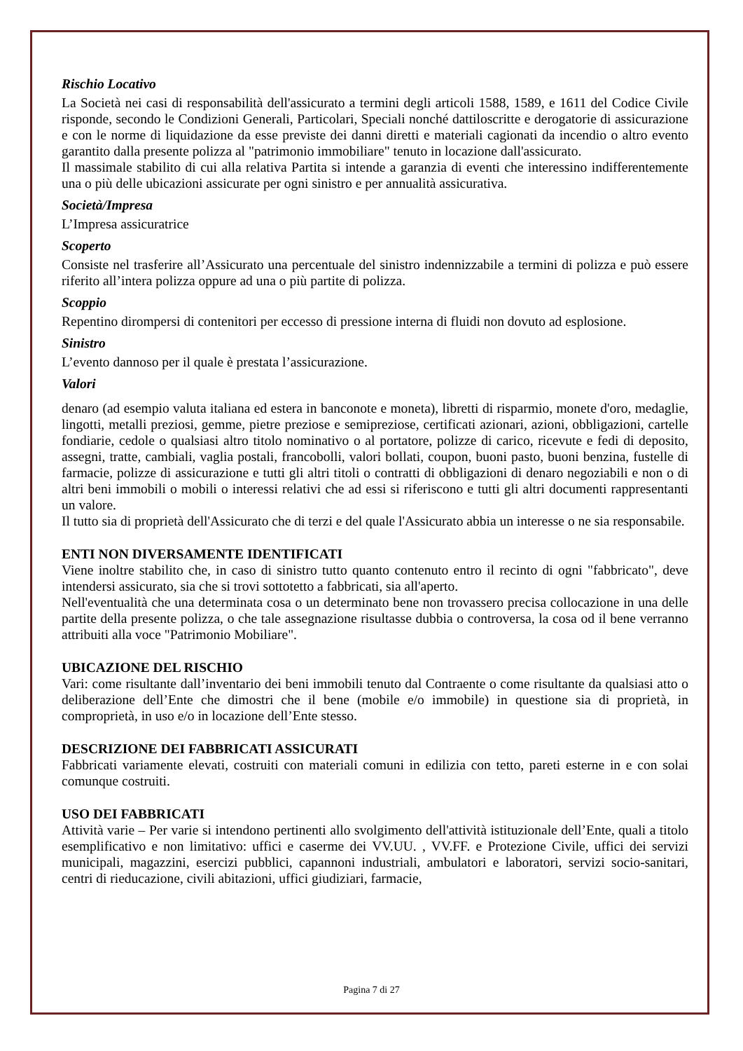Rischio Locativo
La Società nei casi di responsabilità dell'assicurato a termini degli articoli 1588, 1589, e 1611 del Codice Civile risponde, secondo le Condizioni Generali, Particolari, Speciali nonché dattiloscritte e derogatorie di assicurazione e con le norme di liquidazione da esse previste dei danni diretti e materiali cagionati da incendio o altro evento garantito dalla presente polizza al "patrimonio immobiliare" tenuto in locazione dall'assicurato.
Il massimale stabilito di cui alla relativa Partita si intende a garanzia di eventi che interessino indifferentemente una o più delle ubicazioni assicurate per ogni sinistro e per annualità assicurativa.
Società/Impresa
L’Impresa assicuratrice
Scoperto
Consiste nel trasferire all’Assicurato una percentuale del sinistro indennizzabile a termini di polizza e può essere riferito all’intera polizza oppure ad una o più partite di polizza.
Scoppio
Repentino dirompersi di contenitori per eccesso di pressione interna di fluidi non dovuto ad esplosione.
Sinistro
L’evento dannoso per il quale è prestata l’assicurazione.
Valori
denaro (ad esempio valuta italiana ed estera in banconote e moneta), libretti di risparmio, monete d'oro, medaglie, lingotti, metalli preziosi, gemme, pietre preziose e semipreziose, certificati azionari, azioni, obbligazioni, cartelle fondiarie, cedole o qualsiasi altro titolo nominativo o al portatore, polizze di carico, ricevute e fedi di deposito, assegni, tratte, cambiali, vaglia postali, francobolli, valori bollati, coupon, buoni pasto, buoni benzina, fustelle di farmacie, polizze di assicurazione e tutti gli altri titoli o contratti di obbligazioni di denaro negoziabili e non o di altri beni immobili o mobili o interessi relativi che ad essi si riferiscono e tutti gli altri documenti rappresentanti un valore.
Il tutto sia di proprietà dell'Assicurato che di terzi e del quale l'Assicurato abbia un interesse o ne sia responsabile.
ENTI NON DIVERSAMENTE IDENTIFICATI
Viene inoltre stabilito che, in caso di sinistro tutto quanto contenuto entro il recinto di ogni "fabbricato", deve intendersi assicurato, sia che si trovi sottotetto a fabbricati, sia all'aperto.
Nell'eventualità che una determinata cosa o un determinato bene non trovassero precisa collocazione in una delle partite della presente polizza, o che tale assegnazione risultasse dubbia o controversa, la cosa od il bene verranno attribuiti alla voce "Patrimonio Mobiliare".
UBICAZIONE DEL RISCHIO
Vari: come risultante dall’inventario dei beni immobili tenuto dal Contraente o come risultante da qualsiasi atto o deliberazione dell’Ente che dimostri che il bene (mobile e/o immobile) in questione sia di proprietà, in comproprietà, in uso e/o in locazione dell’Ente stesso.
DESCRIZIONE DEI FABBRICATI ASSICURATI
Fabbricati variamente elevati, costruiti con materiali comuni in edilizia con tetto, pareti esterne in e con solai comunque costruiti.
USO DEI FABBRICATI
Attività varie – Per varie si intendono pertinenti allo svolgimento dell'attività istituzionale dell’Ente, quali a titolo esemplificativo e non limitativo: uffici e caserme dei VV.UU. , VV.FF. e Protezione Civile, uffici dei servizi municipali, magazzini, esercizi pubblici, capannoni industriali, ambulatori e laboratori, servizi socio-sanitari, centri di rieducazione, civili abitazioni, uffici giudiziari, farmacie,
Pagina 7 di 27